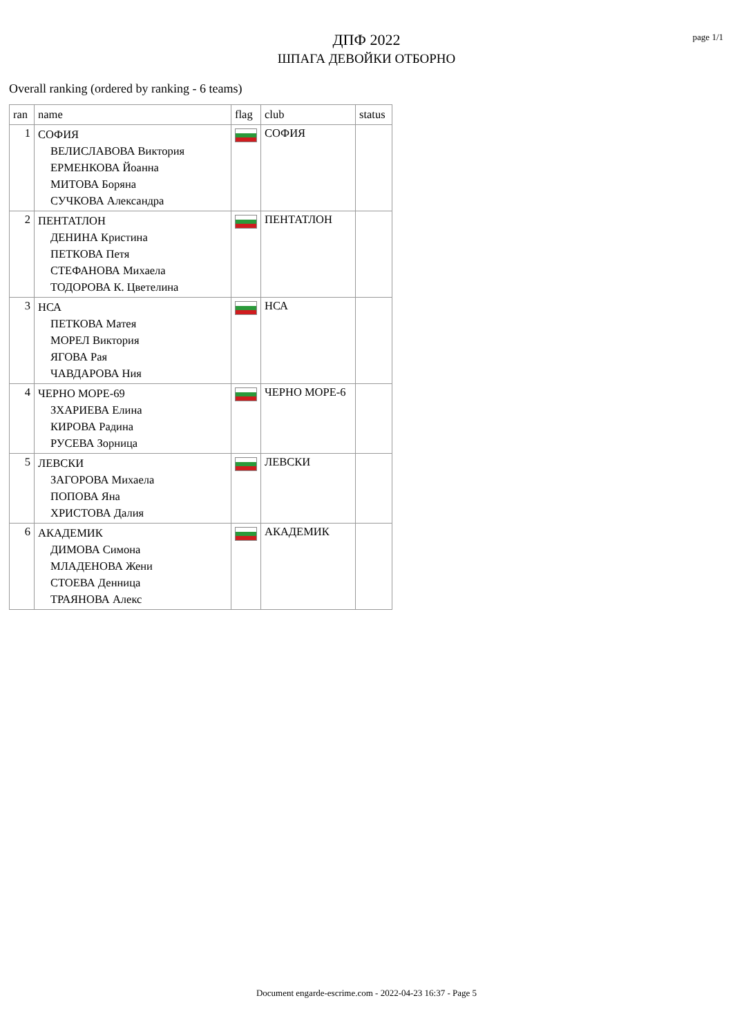page 1/1
ДПФ 2022
ШПАГА ДЕВОЙКИ ОТБОРНО
Overall ranking (ordered by ranking - 6 teams)
| ran | name | flag | club | status |
| --- | --- | --- | --- | --- |
| 1 | СОФИЯ ВЕЛИСЛАВОВА Виктория ЕРМЕНКОВА Йоанна МИТОВА Боряна СУЧКОВА Александра | | СОФИЯ | |
| 2 | ПЕНТАТЛОН ДЕНИНА Кристина ПЕТКОВА Петя СТЕФАНОВА Михаела ТОДОРОВА К. Цветелина | | ПЕНТАТЛОН | |
| 3 | НСА ПЕТКОВА Матея МОРЕЛ Виктория ЯГОВА Рая ЧАВДАРОВА Ния | | НСА | |
| 4 | ЧЕРНО МОРЕ-69 ЗХАРИЕВА Елина КИРОВА Радина РУСЕВА Зорница | | ЧЕРНО МОРЕ-6 | |
| 5 | ЛЕВСКИ ЗАГОРОВА Михаела ПОПОВА Яна ХРИСТОВА Далия | | ЛЕВСКИ | |
| 6 | АКАДЕМИК ДИМОВА Симона МЛАДЕНОВА Жени СТОЕВА Денница ТРАЯНОВА Алекс | | АКАДЕМИК | |
Document engarde-escrime.com - 2022-04-23 16:37 - Page 5